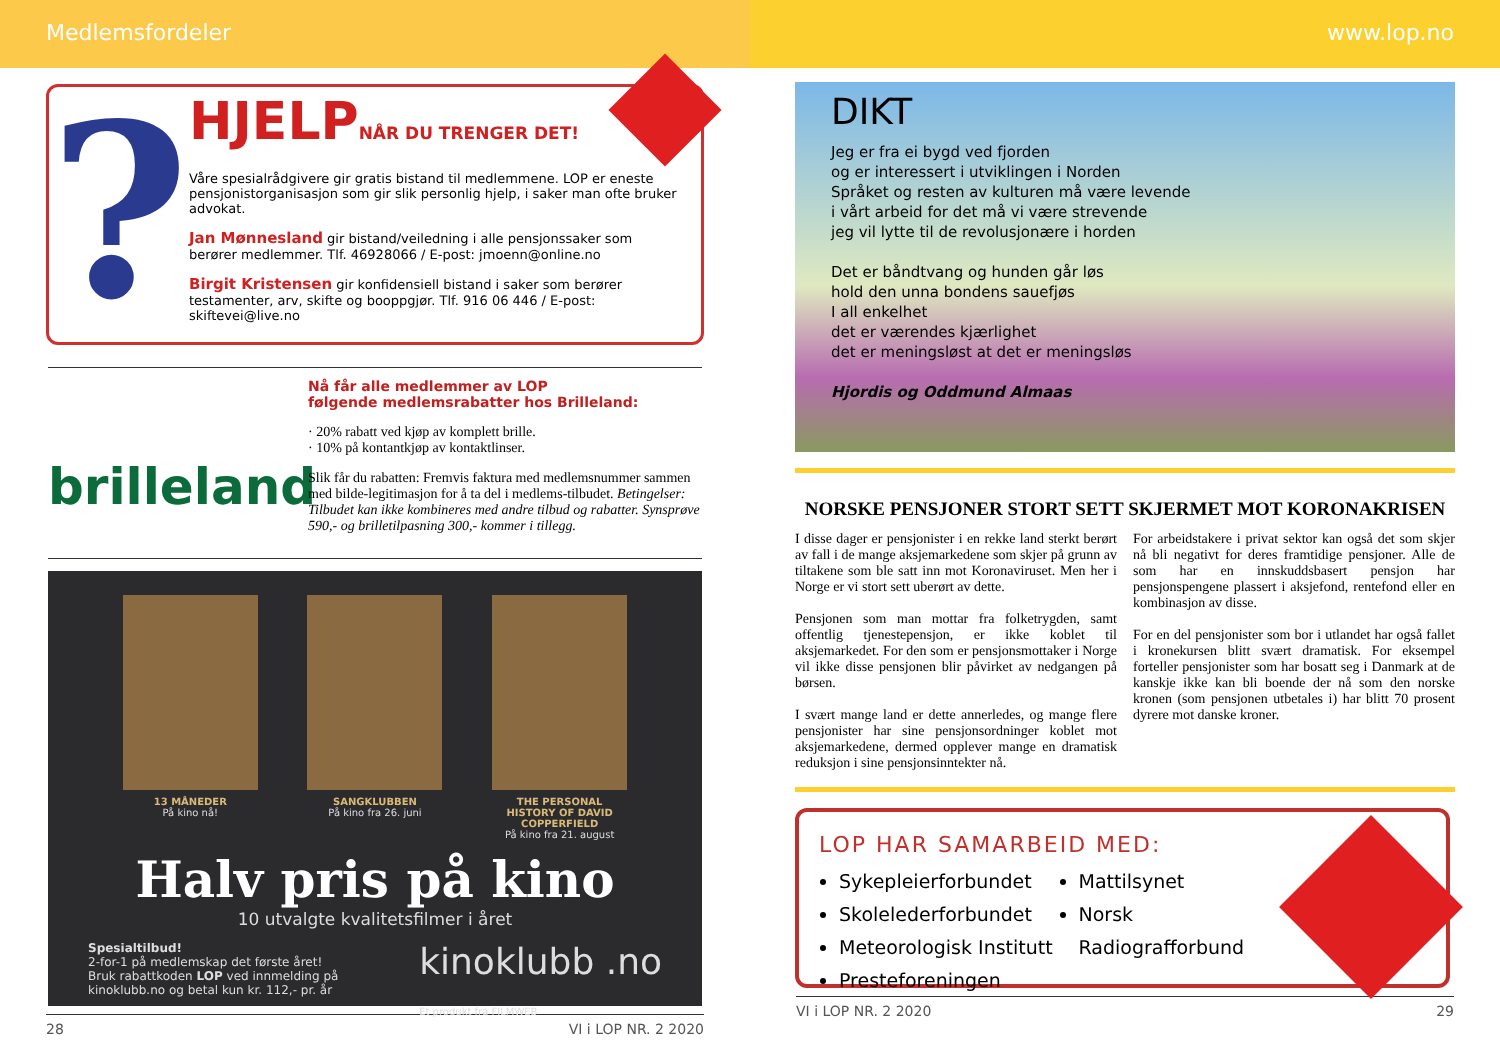Medlemsfordeler
?
HJELPNÅR DU TRENGER DET!
Våre spesialrådgivere gir gratis bistand til medlemmene. LOP er eneste pensjonistorganisasjon som gir slik personlig hjelp, i saker man ofte bruker advokat.
Jan Mønnesland gir bistand/veiledning i alle pensjonssaker som berører medlemmer. Tlf. 46928066 / E-post: jmoenn@online.no
Birgit Kristensen gir konfidensiell bistand i saker som berører testamenter, arv, skifte og booppgjør. Tlf. 916 06 446 / E-post: skiftevei@live.no
brilleland
Nå får alle medlemmer av LOP
følgende medlemsrabatter hos Brilleland:
· 20% rabatt ved kjøp av komplett brille.
· 10% på kontantkjøp av kontaktlinser.
Slik får du rabatten: Fremvis faktura med medlemsnummer sammen med bilde-legitimasjon for å ta del i medlems-tilbudet. Betingelser: Tilbudet kan ikke kombineres med andre tilbud og rabatter. Synsprøve 590,- og brilletilpasning 300,- kommer i tillegg.
13 MÅNEDER
På kino nå!
SANGKLUBBEN
På kino fra 26. juni
THE PERSONAL HISTORY OF DAVID COPPERFIELD
På kino fra 21. august
Halv pris på kino
10 utvalgte kvalitetsfilmer i året
Spesialtilbud!
2-for-1 på medlemskap det første året!
Bruk rabattkoden LOP ved innmelding på
kinoklubb.no og betal kun kr. 112,- pr. år
kinoklubb .no
Et produkt fra FILMWEB
28 VI i LOP NR. 2 2020
www.lop.no
DIKT
Jeg er fra ei bygd ved fjorden
og er interessert i utviklingen i Norden
Språket og resten av kulturen må være levende
i vårt arbeid for det må vi være strevende
jeg vil lytte til de revolusjonære i horden
Det er båndtvang og hunden går løs
hold den unna bondens sauefjøs
I all enkelhet
det er værendes kjærlighet
det er meningsløst at det er meningsløs
Hjordis og Oddmund Almaas
NORSKE PENSJONER STORT SETT SKJERMET MOT KORONAKRISEN
I disse dager er pensjonister i en rekke land sterkt berørt av fall i de mange aksjemarkedene som skjer på grunn av tiltakene som ble satt inn mot Koronaviruset. Men her i Norge er vi stort sett uberørt av dette.
Pensjonen som man mottar fra folketrygden, samt offentlig tjenestepensjon, er ikke koblet til aksjemarkedet. For den som er pensjonsmottaker i Norge vil ikke disse pensjonen blir påvirket av nedgangen på børsen.
I svært mange land er dette annerledes, og mange flere pensjonister har sine pensjonsordninger koblet mot aksjemarkedene, dermed opplever mange en dramatisk reduksjon i sine pensjonsinntekter nå.
For arbeidstakere i privat sektor kan også det som skjer nå bli negativt for deres framtidige pensjoner. Alle de som har en innskuddsbasert pensjon har pensjonspengene plassert i aksjefond, rentefond eller en kombinasjon av disse.
For en del pensjonister som bor i utlandet har også fallet i kronekursen blitt svært dramatisk. For eksempel forteller pensjonister som har bosatt seg i Danmark at de kanskje ikke kan bli boende der nå som den norske kronen (som pensjonen utbetales i) har blitt 70 prosent dyrere mot danske kroner.
LOP HAR SAMARBEID MED:
Sykepleierforbundet
Skolelederforbundet
Meteorologisk Institutt
Presteforeningen
Mattilsynet
Norsk Radiografforbund
VI i LOP NR. 2 2020 29